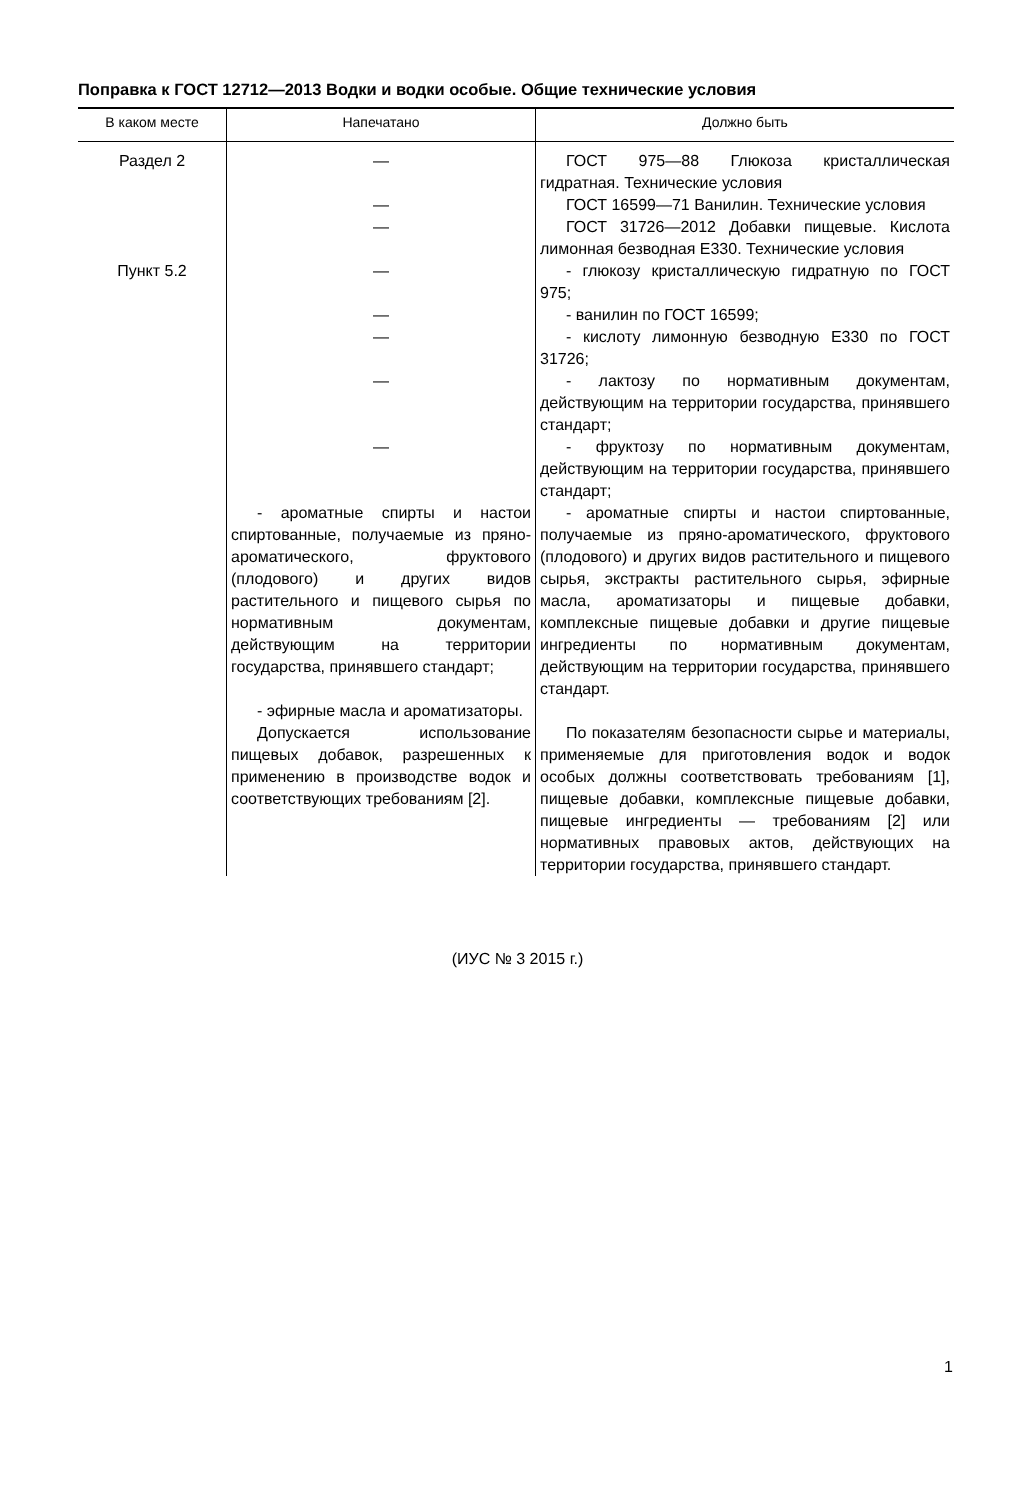Поправка к ГОСТ 12712—2013 Водки и водки особые. Общие технические условия
| В каком месте | Напечатано | Должно быть |
| --- | --- | --- |
| Раздел 2 | — | ГОСТ 975—88 Глюкоза кристаллическая гидратная. Технические условия |
| | — | ГОСТ 16599—71 Ванилин. Технические условия |
| | — | ГОСТ 31726—2012 Добавки пищевые. Кислота лимонная безводная Е330. Технические условия |
| Пункт 5.2 | — | - глюкозу кристаллическую гидратную по ГОСТ 975; |
| | — | - ванилин по ГОСТ 16599; |
| | — | - кислоту лимонную безводную Е330 по ГОСТ 31726; |
| | — | - лактозу по нормативным документам, действующим на территории государства, принявшего стандарт; |
| | — | - фруктозу по нормативным документам, действующим на территории государства, принявшего стандарт; |
| | - ароматные спирты и настои спиртованные, получаемые из пряно-ароматического, фруктового (плодового) и других видов растительного и пищевого сырья по нормативным документам, действующим на территории государства, принявшего стандарт; - эфирные масла и ароматизаторы. | - ароматные спирты и настои спиртованные, получаемые из пряно-ароматического, фруктового (плодового) и других видов растительного и пищевого сырья, экстракты растительного сырья, эфирные масла, ароматизаторы и пищевые добавки, комплексные пищевые добавки и другие пищевые ингредиенты по нормативным документам, действующим на территории государства, принявшего стандарт. |
| | Допускается использование пищевых добавок, разрешенных к применению в производстве водок и соответствующих требованиям [2]. | По показателям безопасности сырье и материалы, применяемые для приготовления водок и водок особых должны соответствовать требованиям [1], пищевые добавки, комплексные пищевые добавки, пищевые ингредиенты — требованиям [2] или нормативных правовых актов, действующих на территории государства, принявшего стандарт. |
(ИУС № 3 2015 г.)
1